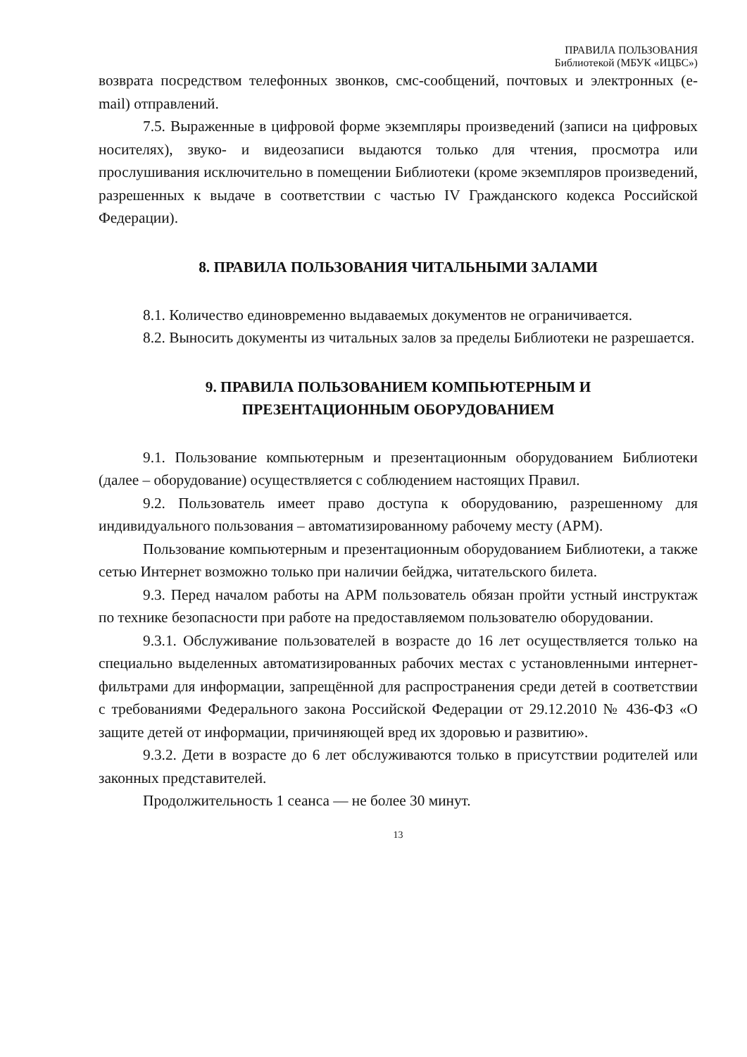ПРАВИЛА ПОЛЬЗОВАНИЯ
Библиотекой (МБУК «ИЦБС»)
возврата посредством телефонных звонков, смс-сообщений, почтовых и электронных (e-mail) отправлений.
7.5. Выраженные в цифровой форме экземпляры произведений (записи на цифровых носителях), звуко- и видеозаписи выдаются только для чтения, просмотра или прослушивания исключительно в помещении Библиотеки (кроме экземпляров произведений, разрешенных к выдаче в соответствии с частью IV Гражданского кодекса Российской Федерации).
8. ПРАВИЛА ПОЛЬЗОВАНИЯ ЧИТАЛЬНЫМИ ЗАЛАМИ
8.1. Количество единовременно выдаваемых документов не ограничивается.
8.2. Выносить документы из читальных залов за пределы Библиотеки не разрешается.
9. ПРАВИЛА ПОЛЬЗОВАНИЕМ КОМПЬЮТЕРНЫМ И
ПРЕЗЕНТАЦИОННЫМ ОБОРУДОВАНИЕМ
9.1. Пользование компьютерным и презентационным оборудованием Библиотеки (далее – оборудование) осуществляется с соблюдением настоящих Правил.
9.2. Пользователь имеет право доступа к оборудованию, разрешенному для индивидуального пользования – автоматизированному рабочему месту (АРМ).
Пользование компьютерным и презентационным оборудованием Библиотеки, а также сетью Интернет возможно только при наличии бейджа, читательского билета.
9.3. Перед началом работы на АРМ пользователь обязан пройти устный инструктаж по технике безопасности при работе на предоставляемом пользователю оборудовании.
9.3.1. Обслуживание пользователей в возрасте до 16 лет осуществляется только на специально выделенных автоматизированных рабочих местах с установленными интернет-фильтрами для информации, запрещённой для распространения среди детей в соответствии с требованиями Федерального закона Российской Федерации от 29.12.2010 № 436-ФЗ «О защите детей от информации, причиняющей вред их здоровью и развитию».
9.3.2. Дети в возрасте до 6 лет обслуживаются только в присутствии родителей или законных представителей.
Продолжительность 1 сеанса — не более 30 минут.
13